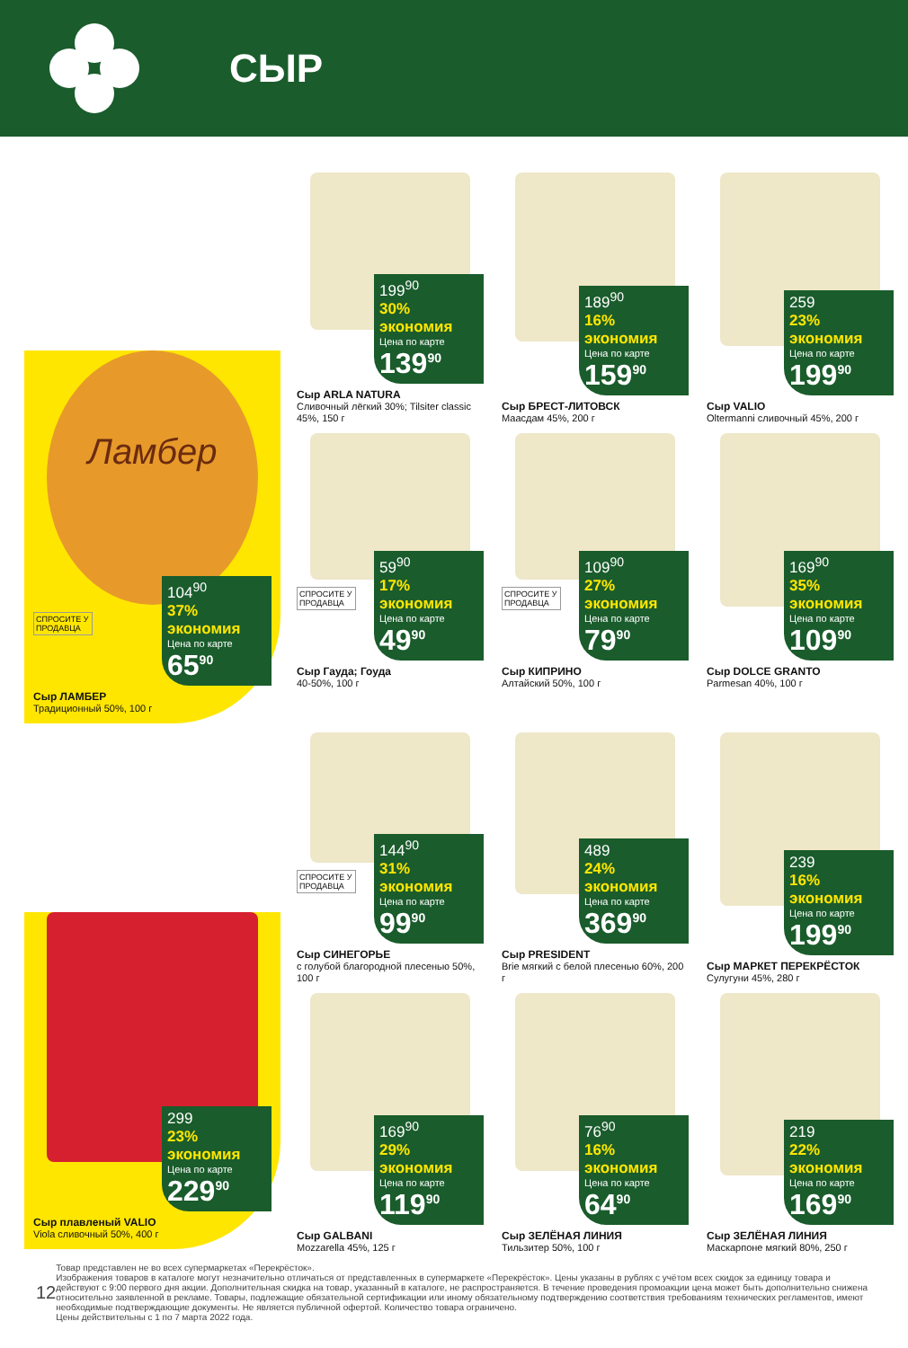СЫР
199<sup>90</sup> 30% экономия
Цена по карте
139<sup>90</sup>
Сыр ARLA NATURA
Сливочный лёгкий 30%; Tilsiter classic 45%, 150 г
189<sup>90</sup> 16% экономия
Цена по карте
159<sup>90</sup>
Сыр БРЕСТ-ЛИТОВСК
Маасдам 45%, 200 г
259 23% экономия
Цена по карте
199<sup>90</sup>
Сыр VALIO
Oltermanni сливочный 45%, 200 г
СПРОСИТЕ У ПРОДАВЦА
59<sup>90</sup> 17% экономия
Цена по карте
49<sup>90</sup>
Сыр Гауда; Гоуда
40-50%, 100 г
СПРОСИТЕ У ПРОДАВЦА
109<sup>90</sup> 27% экономия
Цена по карте
79<sup>90</sup>
Сыр КИПРИНО
Алтайский 50%, 100 г
169<sup>90</sup> 35% экономия
Цена по карте
109<sup>90</sup>
Сыр DOLCE GRANTO
Parmesan 40%, 100 г
Ламбер
СПРОСИТЕ У ПРОДАВЦА
104<sup>90</sup> 37% экономия
Цена по карте
65<sup>90</sup>
Сыр ЛАМБЕР
Традиционный 50%, 100 г
СПРОСИТЕ У ПРОДАВЦА
144<sup>90</sup> 31% экономия
Цена по карте
99<sup>90</sup>
Сыр СИНЕГОРЬЕ
с голубой благородной плесенью 50%, 100 г
489 24% экономия
Цена по карте
369<sup>90</sup>
Сыр PRESIDENT
Brie мягкий с белой плесенью 60%, 200 г
239 16% экономия
Цена по карте
199<sup>90</sup>
Сыр МАРКЕТ ПЕРЕКРЁСТОК
Сулугуни 45%, 280 г
169<sup>90</sup> 29% экономия
Цена по карте
119<sup>90</sup>
Сыр GALBANI
Mozzarella 45%, 125 г
76<sup>90</sup> 16% экономия
Цена по карте
64<sup>90</sup>
Сыр ЗЕЛЁНАЯ ЛИНИЯ
Тильзитер 50%, 100 г
219 22% экономия
Цена по карте
169<sup>90</sup>
Сыр ЗЕЛЁНАЯ ЛИНИЯ
Маскарпоне мягкий 80%, 250 г
299 23% экономия
Цена по карте
229<sup>90</sup>
Сыр плавленый VALIO
Viola сливочный 50%, 400 г
12
Товар представлен не во всех супермаркетах «Перекрёсток».
Изображения товаров в каталоге могут незначительно отличаться от представленных в супермаркете «Перекрёсток». Цены указаны в рублях с учётом всех скидок за единицу товара и действуют с 9:00 первого дня акции. Дополнительная скидка на товар, указанный в каталоге, не распространяется. В течение проведения промоакции цена может быть дополнительно снижена относительно заявленной в рекламе. Товары, подлежащие обязательной сертификации или иному обязательному подтверждению соответствия требованиям технических регламентов, имеют необходимые подтверждающие документы. Не является публичной офертой. Количество товара ограничено.
Цены действительны с 1 по 7 марта 2022 года.